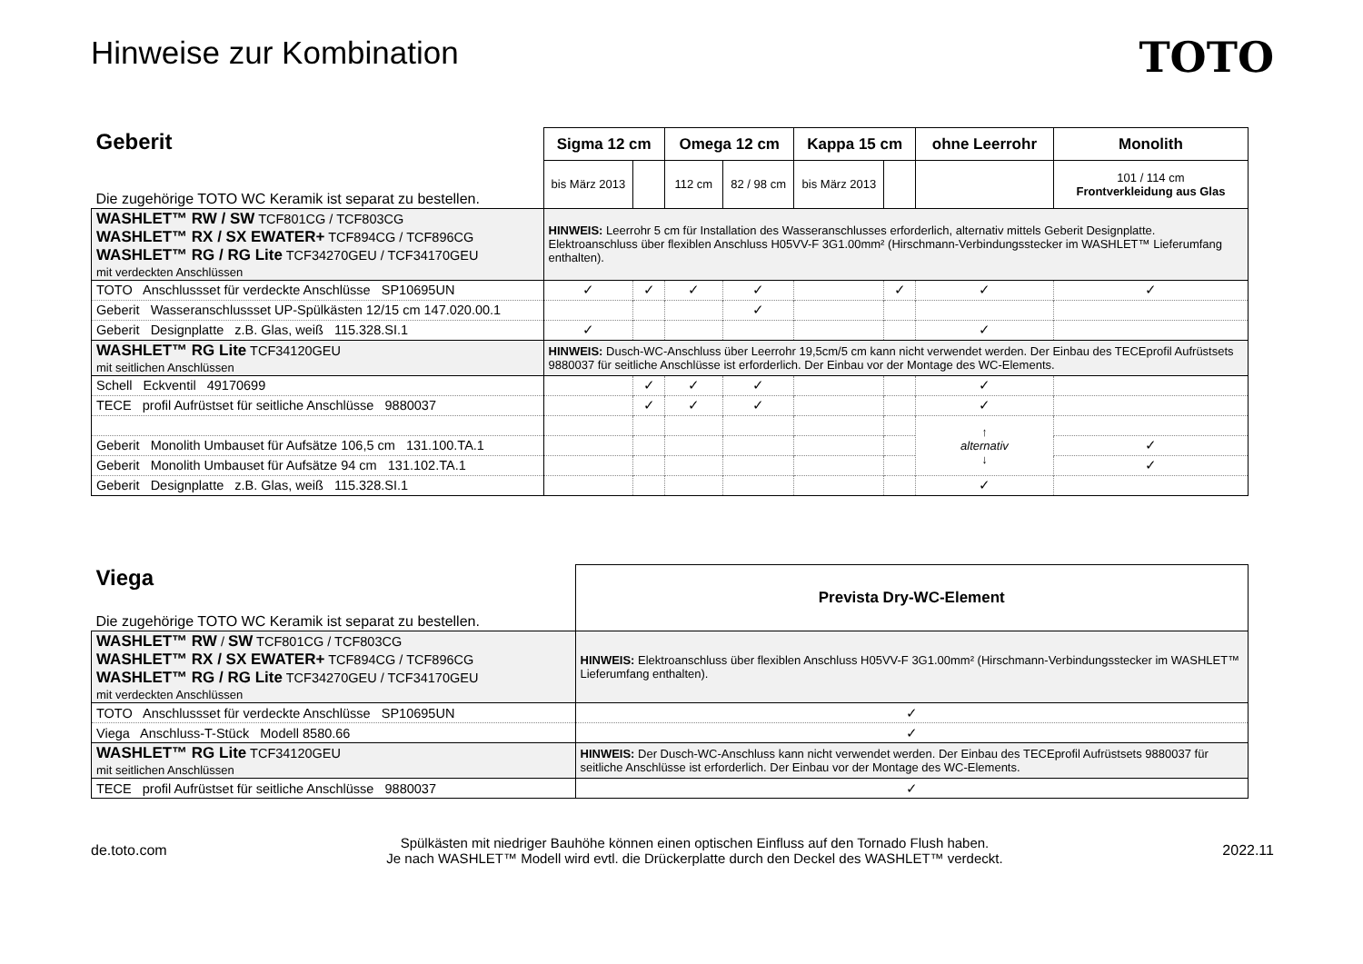Hinweise zur Kombination
TOTO
| Geberit Die zugehörige TOTO WC Keramik ist separat zu bestellen. | Sigma 12 cm | | Omega 12 cm | | Kappa 15 cm | | ohne Leerrohr | Monolith |
| | bis März 2013 | | 112 cm | 82 / 98 cm | bis März 2013 | | | 101 / 114 cm Frontverkleidung aus Glas |
| WASHLET™ RW / SW TCF801CG / TCF803CG WASHLET™ RX / SX EWATER+ TCF894CG / TCF896CG WASHLET™ RG / RG Lite TCF34270GEU / TCF34170GEU mit verdeckten Anschlüssen | HINWEIS: Leerrohr 5 cm für Installation des Wasseranschlusses erforderlich, alternativ mittels Geberit Designplatte. Elektroanschluss über flexiblen Anschluss H05VV-F 3G1.00mm² (Hirschmann-Verbindungsstecker im WASHLET™ Lieferumfang enthalten). | | | | | | | |
| TOTO Anschlussset für verdeckte Anschlüsse SP10695UN | ✓ | ✓ | ✓ | ✓ | | ✓ | ✓ | ✓ |
| Geberit Wasseranschlussset UP-Spülkästen 12/15 cm 147.020.00.1 | | | | ✓ | | | | |
| Geberit Designplatte z.B. Glas, weiß 115.328.SI.1 | ✓ | | | | | | ✓ | |
| WASHLET™ RG Lite TCF34120GEU mit seitlichen Anschlüssen | HINWEIS: Dusch-WC-Anschluss über Leerrohr 19,5cm/5 cm kann nicht verwendet werden. Der Einbau des TECEprofil Aufrüstsets 9880037 für seitliche Anschlüsse ist erforderlich. Der Einbau vor der Montage des WC-Elements. | | | | | | | |
| Schell Eckventil 49170699 | | ✓ | ✓ | ✓ | | | ✓ | |
| TECE profil Aufrüstset für seitliche Anschlüsse 9880037 | | ✓ | ✓ | ✓ | | | ✓ | |
| | | | | | | | ↑ alternativ ↓ | |
| Geberit Monolith Umbauset für Aufsätze 106,5 cm 131.100.TA.1 | | | | | | | | ✓ |
| Geberit Monolith Umbauset für Aufsätze 94 cm 131.102.TA.1 | | | | | | | | ✓ |
| Geberit Designplatte z.B. Glas, weiß 115.328.SI.1 | | | | | | | ✓ | |
| Viega Die zugehörige TOTO WC Keramik ist separat zu bestellen. | Prevista Dry-WC-Element |
| WASHLET™ RW / SW TCF801CG / TCF803CG WASHLET™ RX / SX EWATER+ TCF894CG / TCF896CG WASHLET™ RG / RG Lite TCF34270GEU / TCF34170GEU mit verdeckten Anschlüssen | HINWEIS: Elektroanschluss über flexiblen Anschluss H05VV-F 3G1.00mm² (Hirschmann-Verbindungsstecker im WASHLET™ Lieferumfang enthalten). |
| TOTO Anschlussset für verdeckte Anschlüsse SP10695UN | ✓ |
| Viega Anschluss-T-Stück Modell 8580.66 | ✓ |
| WASHLET™ RG Lite TCF34120GEU mit seitlichen Anschlüssen | HINWEIS: Der Dusch-WC-Anschluss kann nicht verwendet werden. Der Einbau des TECEprofil Aufrüstsets 9880037 für seitliche Anschlüsse ist erforderlich. Der Einbau vor der Montage des WC-Elements. |
| TECE profil Aufrüstset für seitliche Anschlüsse 9880037 | ✓ |
de.toto.com
Spülkästen mit niedriger Bauhöhe können einen optischen Einfluss auf den Tornado Flush haben.
Je nach WASHLET™ Modell wird evtl. die Drückerplatte durch den Deckel des WASHLET™ verdeckt.
2022.11